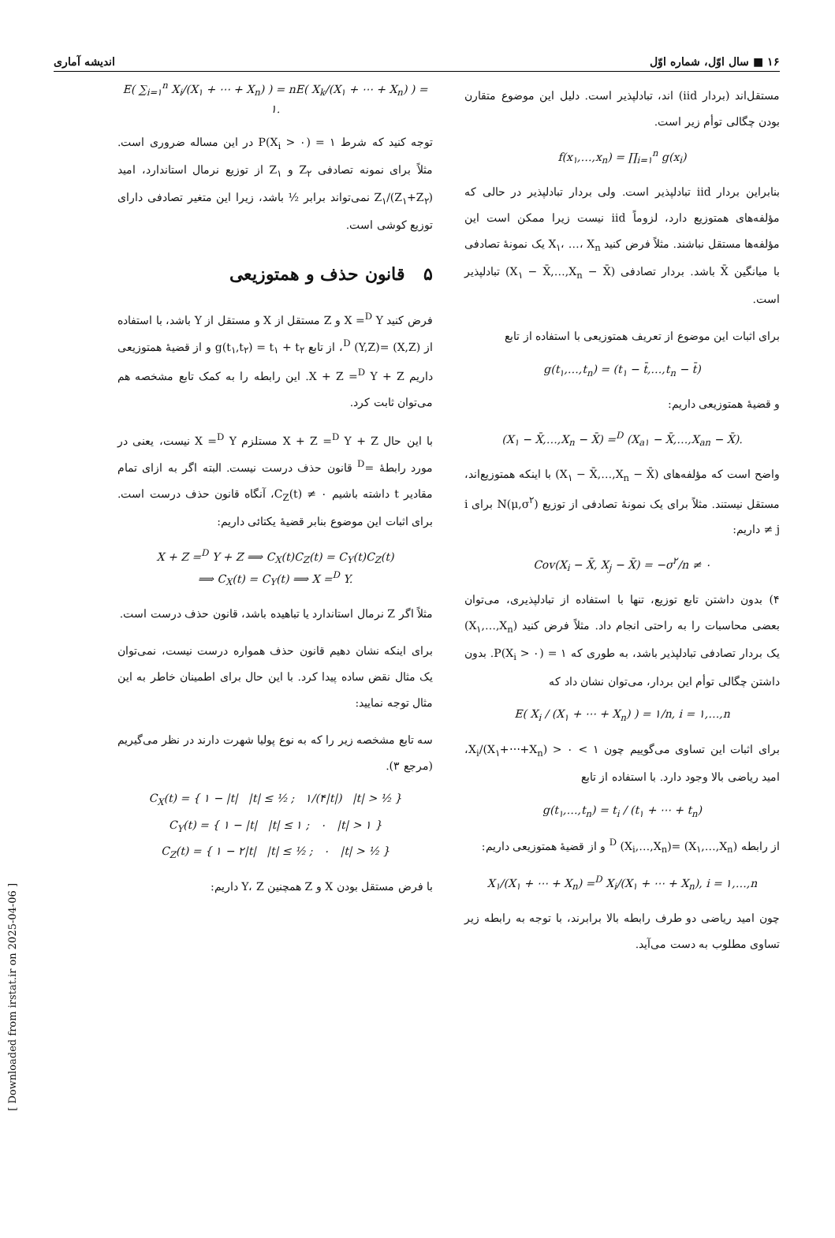[ Downloaded from irstat.ir on 2025-04-06 ]
۱۶ ■ سال اوّل، شماره اوّل اندیشه آماری
مستقل‌اند (بردار iid) اند، تبادلپذیر است. دلیل این موضوع متقارن بودن چگالی توأم زیر است.
f(x<sub>۱</sub>,…,x<sub>n</sub>) = ∏<sub>i=۱</sub><sup>n</sup> g(x<sub>i</sub>)
بنابراین بردار iid تبادلپذیر است. ولی بردار تبادلپذیر در حالی که مؤلفه‌های همتوزیع دارد، لزوماً iid نیست زیرا ممکن است این مؤلفه‌ها مستقل نباشند. مثلاً فرض کنید X<sub>۱</sub>، …، X<sub>n</sub> یک نمونهٔ تصادفی با میانگین X̄ باشد. بردار تصادفی (X<sub>۱</sub> − X̄,…,X<sub>n</sub> − X̄) تبادلپذیر است.
برای اثبات این موضوع از تعریف همتوزیعی با استفاده از تابع
g(t<sub>۱</sub>,…,t<sub>n</sub>) = (t<sub>۱</sub> − t̄,…,t<sub>n</sub> − t̄)
و قضیهٔ همتوزیعی داریم:
(X<sub>۱</sub> − X̄,…,X<sub>n</sub> − X̄) =<sup>D</sup> (X<sub>a۱</sub> − X̄,…,X<sub>an</sub> − X̄).
واضح است که مؤلفه‌های (X<sub>۱</sub> − X̄,…,X<sub>n</sub> − X̄) با اینکه همتوزیع‌اند، مستقل نیستند. مثلاً برای یک نمونهٔ تصادفی از توزیع N(μ,σ<sup>۲</sup>) برای i ≠ j داریم:
Cov(X<sub>i</sub> − X̄, X<sub>j</sub> − X̄) = −σ<sup>۲</sup>/n ≠ ۰
۴) بدون داشتن تابع توزیع، تنها با استفاده از تبادلپذیری، می‌توان بعضی محاسبات را به راحتی انجام داد. مثلاً فرض کنید (X<sub>۱</sub>,…,X<sub>n</sub>) یک بردار تصادفی تبادلپذیر باشد، به طوری که P(X<sub>i</sub> > ۰) = ۱. بدون داشتن چگالی توأم این بردار، می‌توان نشان داد که
E( X<sub>i</sub> / (X<sub>۱</sub> + ⋯ + X<sub>n</sub>) ) = ۱/n, i = ۱,…,n
برای اثبات این تساوی می‌گوییم چون ۱ > X<sub>i</sub>/(X<sub>۱</sub>+⋯+X<sub>n</sub>) > ۰، امید ریاضی بالا وجود دارد. با استفاده از تابع
g(t<sub>۱</sub>,…,t<sub>n</sub>) = t<sub>i</sub> / (t<sub>۱</sub> + ⋯ + t<sub>n</sub>)
از رابطه (X<sub>۱</sub>,…,X<sub>n</sub>) =<sup>D</sup> (X<sub>i</sub>,…,X<sub>n</sub>) و از قضیهٔ همتوزیعی داریم:
X<sub>۱</sub>/(X<sub>۱</sub> + ⋯ + X<sub>n</sub>) =<sup>D</sup> X<sub>i</sub>/(X<sub>۱</sub> + ⋯ + X<sub>n</sub>), i = ۱,…,n
چون امید ریاضی دو طرف رابطه بالا برابرند، با توجه به رابطه زیر تساوی مطلوب به دست می‌آید.
E( ∑<sub>i=۱</sub><sup>n</sup> X<sub>i</sub>/(X<sub>۱</sub> + ⋯ + X<sub>n</sub>) ) = nE( X<sub>k</sub>/(X<sub>۱</sub> + ⋯ + X<sub>n</sub>) ) = ۱.
توجه کنید که شرط P(X<sub>i</sub> > ۰) = ۱ در این مساله ضروری است. مثلاً برای نمونه تصادفی Z<sub>۲</sub> و Z<sub>۱</sub> از توزیع نرمال استاندارد، امید Z<sub>۱</sub>/(Z<sub>۱</sub>+Z<sub>۲</sub>) نمی‌تواند برابر ½ باشد، زیرا این متغیر تصادفی دارای توزیع کوشی است.
۵ قانون حذف و همتوزیعی
فرض کنید X =<sup>D</sup> Y و Z مستقل از X و مستقل از Y باشد، با استفاده از (X,Z) =<sup>D</sup> (Y,Z)، از تابع g(t<sub>۱</sub>,t<sub>۲</sub>) = t<sub>۱</sub> + t<sub>۲</sub> و از قضیهٔ همتوزیعی داریم X + Z =<sup>D</sup> Y + Z. این رابطه را به کمک تابع مشخصه هم می‌توان ثابت کرد.
با این حال X + Z =<sup>D</sup> Y + Z مستلزم X =<sup>D</sup> Y نیست، یعنی در مورد رابطهٔ =<sup>D</sup> قانون حذف درست نیست. البته اگر به ازای تمام مقادیر t داشته باشیم C<sub>Z</sub>(t) ≠ ۰، آنگاه قانون حذف درست است. برای اثبات این موضوع بنابر قضیهٔ یکتائی داریم:
X + Z =<sup>D</sup> Y + Z ⟹ C<sub>X</sub>(t)C<sub>Z</sub>(t) = C<sub>Y</sub>(t)C<sub>Z</sub>(t)
⟹ C<sub>X</sub>(t) = C<sub>Y</sub>(t) ⟹ X =<sup>D</sup> Y.
مثلاً اگر Z نرمال استاندارد یا تباهیده باشد، قانون حذف درست است.
برای اینکه نشان دهیم قانون حذف همواره درست نیست، نمی‌توان یک مثال نقض ساده پیدا کرد. با این حال برای اطمینان خاطر به این مثال توجه نمایید:
سه تابع مشخصه زیر را که به نوع پولیا شهرت دارند در نظر می‌گیریم (مرجع ۳).
C<sub>X</sub>(t) = { ۱ − |t| |t| ≤ ½ ; ۱/(۴|t|) |t| > ½ }
C<sub>Y</sub>(t) = { ۱ − |t| |t| ≤ ۱ ; ۰ |t| > ۱ }
C<sub>Z</sub>(t) = { ۱ − ۲|t| |t| ≤ ½ ; ۰ |t| > ½ }
با فرض مستقل بودن X و Z همچنین Y، Z داریم: